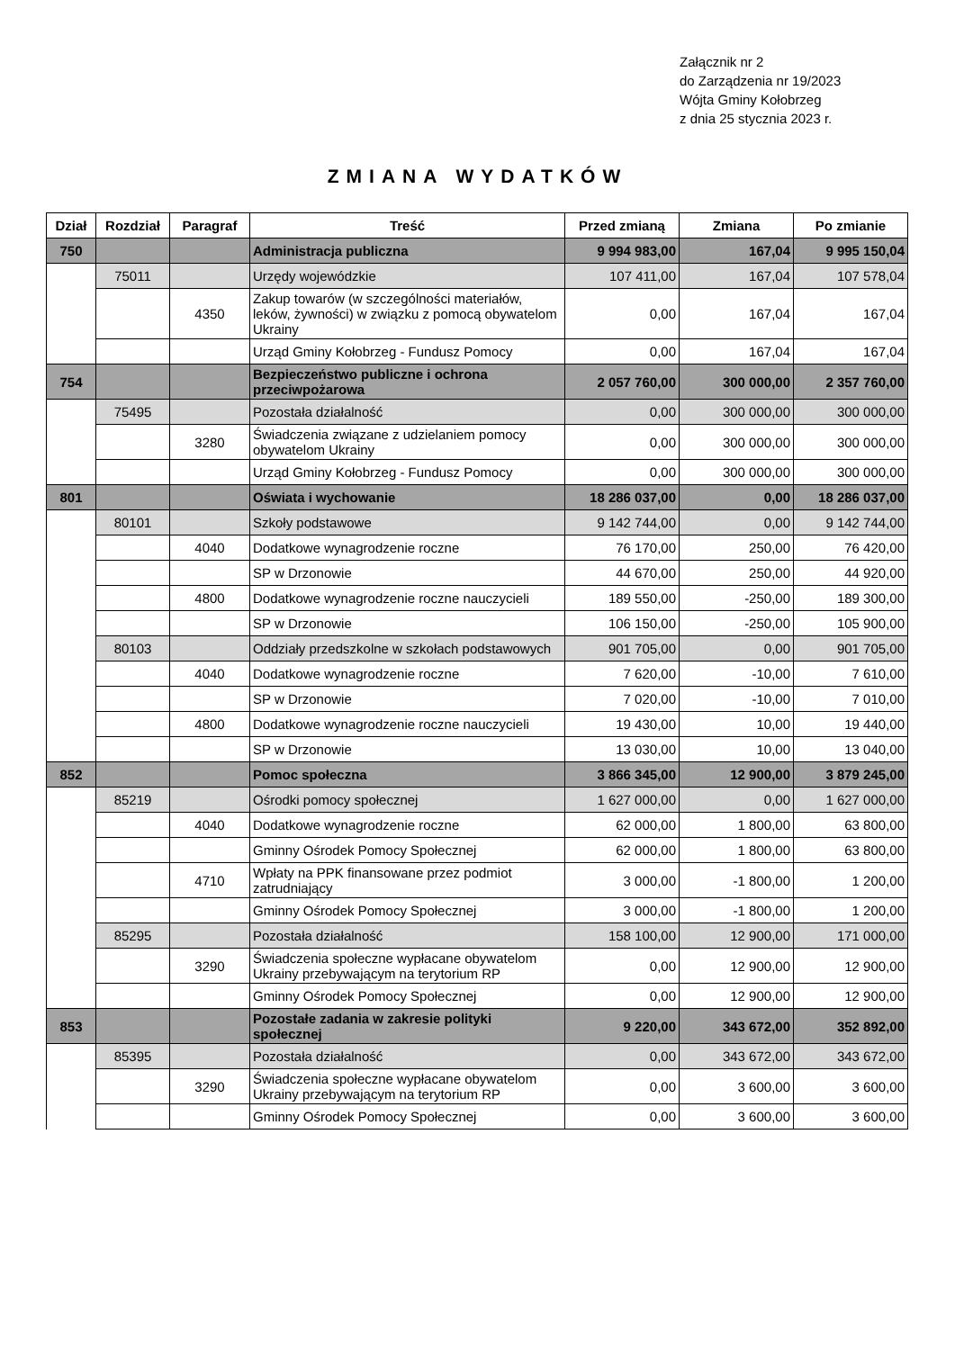Załącznik nr 2
do Zarządzenia nr 19/2023
Wójta Gminy Kołobrzeg
z dnia 25 stycznia 2023 r.
ZMIANA WYDATKÓW
| Dział | Rozdział | Paragraf | Treść | Przed zmianą | Zmiana | Po zmianie |
| --- | --- | --- | --- | --- | --- | --- |
| 750 | | | Administracja publiczna | 9 994 983,00 | 167,04 | 9 995 150,04 |
| | 75011 | | Urzędy wojewódzkie | 107 411,00 | 167,04 | 107 578,04 |
| | | 4350 | Zakup towarów (w szczególności materiałów, leków, żywności) w związku z pomocą obywatelom Ukrainy | 0,00 | 167,04 | 167,04 |
| | | | Urząd Gminy Kołobrzeg - Fundusz Pomocy | 0,00 | 167,04 | 167,04 |
| 754 | | | Bezpieczeństwo publiczne i ochrona przeciwpożarowa | 2 057 760,00 | 300 000,00 | 2 357 760,00 |
| | 75495 | | Pozostała działalność | 0,00 | 300 000,00 | 300 000,00 |
| | | 3280 | Świadczenia związane z udzielaniem pomocy obywatelom Ukrainy | 0,00 | 300 000,00 | 300 000,00 |
| | | | Urząd Gminy Kołobrzeg - Fundusz Pomocy | 0,00 | 300 000,00 | 300 000,00 |
| 801 | | | Oświata i wychowanie | 18 286 037,00 | 0,00 | 18 286 037,00 |
| | 80101 | | Szkoły podstawowe | 9 142 744,00 | 0,00 | 9 142 744,00 |
| | | 4040 | Dodatkowe wynagrodzenie roczne | 76 170,00 | 250,00 | 76 420,00 |
| | | | SP w Drzonowie | 44 670,00 | 250,00 | 44 920,00 |
| | | 4800 | Dodatkowe wynagrodzenie roczne nauczycieli | 189 550,00 | -250,00 | 189 300,00 |
| | | | SP w Drzonowie | 106 150,00 | -250,00 | 105 900,00 |
| | 80103 | | Oddziały przedszkolne w szkołach podstawowych | 901 705,00 | 0,00 | 901 705,00 |
| | | 4040 | Dodatkowe wynagrodzenie roczne | 7 620,00 | -10,00 | 7 610,00 |
| | | | SP w Drzonowie | 7 020,00 | -10,00 | 7 010,00 |
| | | 4800 | Dodatkowe wynagrodzenie roczne nauczycieli | 19 430,00 | 10,00 | 19 440,00 |
| | | | SP w Drzonowie | 13 030,00 | 10,00 | 13 040,00 |
| 852 | | | Pomoc społeczna | 3 866 345,00 | 12 900,00 | 3 879 245,00 |
| | 85219 | | Ośrodki pomocy społecznej | 1 627 000,00 | 0,00 | 1 627 000,00 |
| | | 4040 | Dodatkowe wynagrodzenie roczne | 62 000,00 | 1 800,00 | 63 800,00 |
| | | | Gminny Ośrodek Pomocy Społecznej | 62 000,00 | 1 800,00 | 63 800,00 |
| | | 4710 | Wpłaty na PPK finansowane przez podmiot zatrudniający | 3 000,00 | -1 800,00 | 1 200,00 |
| | | | Gminny Ośrodek Pomocy Społecznej | 3 000,00 | -1 800,00 | 1 200,00 |
| | 85295 | | Pozostała działalność | 158 100,00 | 12 900,00 | 171 000,00 |
| | | 3290 | Świadczenia społeczne wypłacane obywatelom Ukrainy przebywającym na terytorium RP | 0,00 | 12 900,00 | 12 900,00 |
| | | | Gminny Ośrodek Pomocy Społecznej | 0,00 | 12 900,00 | 12 900,00 |
| 853 | | | Pozostałe zadania w zakresie polityki społecznej | 9 220,00 | 343 672,00 | 352 892,00 |
| | 85395 | | Pozostała działalność | 0,00 | 343 672,00 | 343 672,00 |
| | | 3290 | Świadczenia społeczne wypłacane obywatelom Ukrainy przebywającym na terytorium RP | 0,00 | 3 600,00 | 3 600,00 |
| | | | Gminny Ośrodek Pomocy Społecznej | 0,00 | 3 600,00 | 3 600,00 |